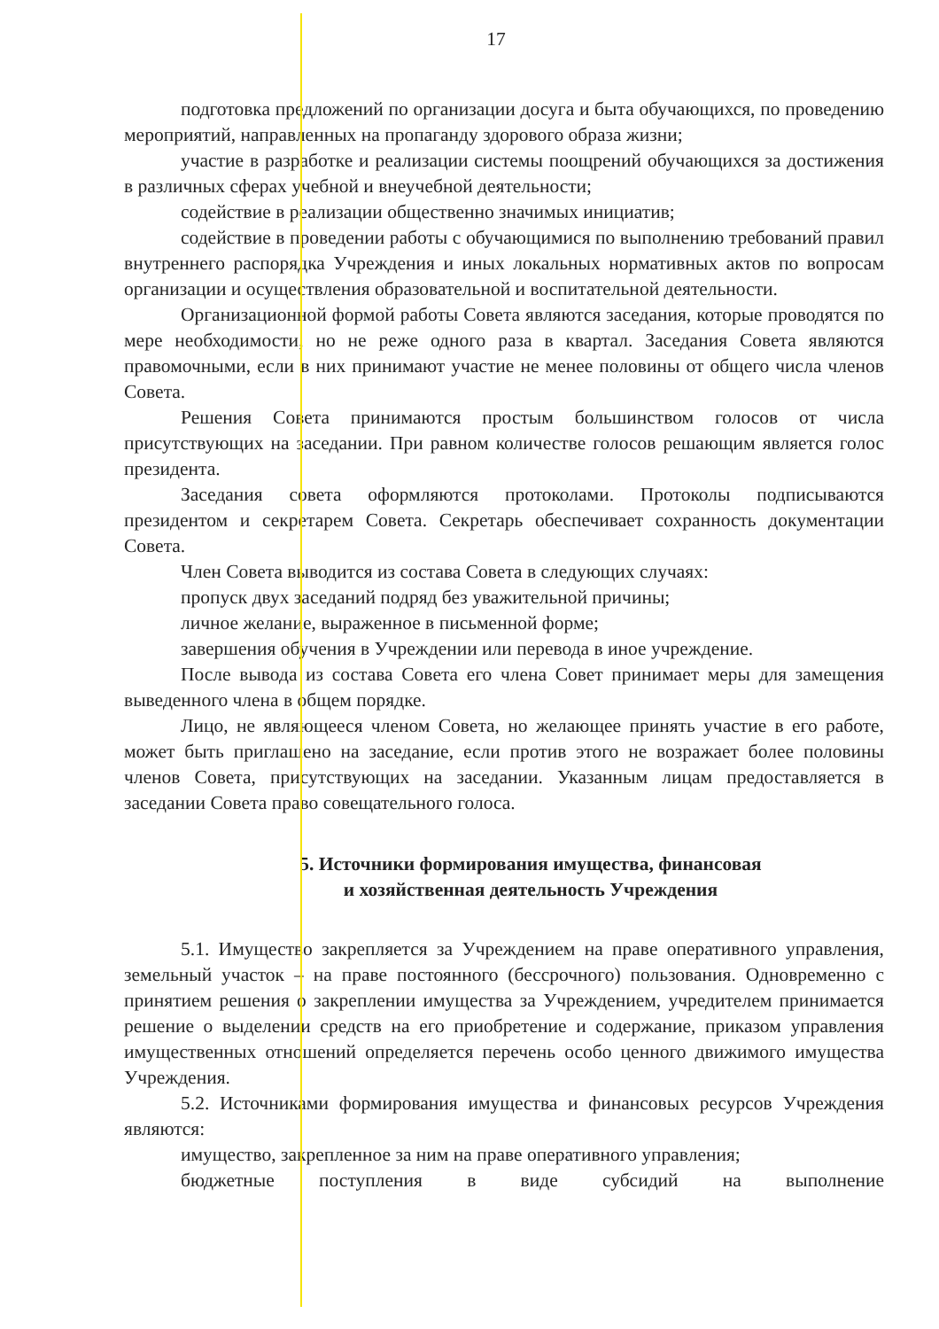17
подготовка предложений по организации досуга и быта обучающихся, по проведению мероприятий, направленных на пропаганду здорового образа жизни;
участие в разработке и реализации системы поощрений обучающихся за достижения в различных сферах учебной и внеучебной деятельности;
содействие в реализации общественно значимых инициатив;
содействие в проведении работы с обучающимися по выполнению требований правил внутреннего распорядка Учреждения и иных локальных нормативных актов по вопросам организации и осуществления образовательной и воспитательной деятельности.
Организационной формой работы Совета являются заседания, которые проводятся по мере необходимости, но не реже одного раза в квартал. Заседания Совета являются правомочными, если в них принимают участие не менее половины от общего числа членов Совета.
Решения Совета принимаются простым большинством голосов от числа присутствующих на заседании. При равном количестве голосов решающим является голос президента.
Заседания совета оформляются протоколами. Протоколы подписываются президентом и секретарем Совета. Секретарь обеспечивает сохранность документации Совета.
Член Совета выводится из состава Совета в следующих случаях:
пропуск двух заседаний подряд без уважительной причины;
личное желание, выраженное в письменной форме;
завершения обучения в Учреждении или перевода в иное учреждение.
После вывода из состава Совета его члена Совет принимает меры для замещения выведенного члена в общем порядке.
Лицо, не являющееся членом Совета, но желающее принять участие в его работе, может быть приглашено на заседание, если против этого не возражает более половины членов Совета, присутствующих на заседании. Указанным лицам предоставляется в заседании Совета право совещательного голоса.
5. Источники формирования имущества, финансовая
и хозяйственная деятельность Учреждения
5.1. Имущество закрепляется за Учреждением на праве оперативного управления, земельный участок – на праве постоянного (бессрочного) пользования. Одновременно с принятием решения о закреплении имущества за Учреждением, учредителем принимается решение о выделении средств на его приобретение и содержание, приказом управления имущественных отношений определяется перечень особо ценного движимого имущества Учреждения.
5.2. Источниками формирования имущества и финансовых ресурсов Учреждения являются:
имущество, закрепленное за ним на праве оперативного управления;
бюджетные поступления в виде субсидий на выполнение